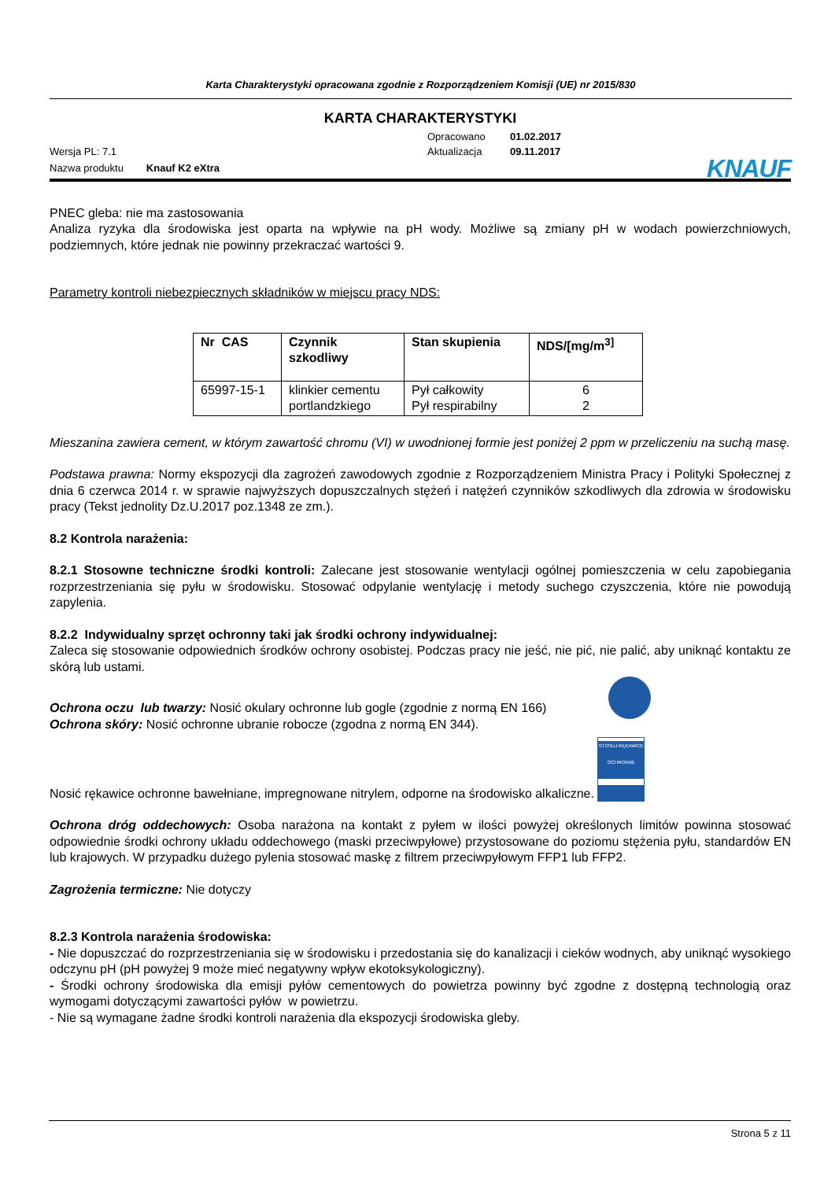Karta Charakterystyki opracowana zgodnie z Rozporządzeniem Komisji (UE) nr 2015/830
KARTA CHARAKTERYSTYKI
Wersja PL: 7.1
Opracowano
Aktualizacja
01.02.2017
09.11.2017
Nazwa produktu Knauf K2 eXtra
KNAUF
PNEC gleba: nie ma zastosowania
Analiza ryzyka dla środowiska jest oparta na wpływie na pH wody. Możliwe są zmiany pH w wodach powierzchniowych, podziemnych, które jednak nie powinny przekraczać wartości 9.
Parametry kontroli niebezpiecznych składników w miejscu pracy NDS:
| Nr CAS | Czynnik szkodliwy | Stan skupienia | NDS/[mg/m<sup>3]</sup> |
| --- | --- | --- | --- |
| 65997-15-1 | klinkier cementu portlandzkiego | Pył całkowity Pył respirabilny | 6 2 |
Mieszanina zawiera cement, w którym zawartość chromu (VI) w uwodnionej formie jest poniżej 2 ppm w przeliczeniu na suchą masę.
Podstawa prawna: Normy ekspozycji dla zagrożeń zawodowych zgodnie z Rozporządzeniem Ministra Pracy i Polityki Społecznej z dnia 6 czerwca 2014 r. w sprawie najwyższych dopuszczalnych stężeń i natężeń czynników szkodliwych dla zdrowia w środowisku pracy (Tekst jednolity Dz.U.2017 poz.1348 ze zm.).
8.2 Kontrola narażenia:
8.2.1 Stosowne techniczne środki kontroli: Zalecane jest stosowanie wentylacji ogólnej pomieszczenia w celu zapobiegania rozprzestrzeniania się pyłu w środowisku. Stosować odpylanie wentylację i metody suchego czyszczenia, które nie powodują zapylenia.
8.2.2 Indywidualny sprzęt ochronny taki jak środki ochrony indywidualnej:
Zaleca się stosowanie odpowiednich środków ochrony osobistej. Podczas pracy nie jeść, nie pić, nie palić, aby uniknąć kontaktu ze skórą lub ustami.
Ochrona oczu lub twarzy: Nosić okulary ochronne lub gogle (zgodnie z normą EN 166)
Ochrona skóry: Nosić ochronne ubranie robocze (zgodna z normą EN 344).
Nosić rękawice ochronne bawełniane, impregnowane nitrylem, odporne na środowisko alkaliczne. STOSUJ RĘKAWICE OCHRONNE
Ochrona dróg oddechowych: Osoba narażona na kontakt z pyłem w ilości powyżej określonych limitów powinna stosować odpowiednie środki ochrony układu oddechowego (maski przeciwpyłowe) przystosowane do poziomu stężenia pyłu, standardów EN lub krajowych. W przypadku dużego pylenia stosować maskę z filtrem przeciwpyłowym FFP1 lub FFP2.
Zagrożenia termiczne: Nie dotyczy
8.2.3 Kontrola narażenia środowiska:
- Nie dopuszczać do rozprzestrzeniania się w środowisku i przedostania się do kanalizacji i cieków wodnych, aby uniknąć wysokiego odczynu pH (pH powyżej 9 może mieć negatywny wpływ ekotoksykologiczny).
- Środki ochrony środowiska dla emisji pyłów cementowych do powietrza powinny być zgodne z dostępną technologią oraz wymogami dotyczącymi zawartości pyłów w powietrzu.
- Nie są wymagane żadne środki kontroli narażenia dla ekspozycji środowiska gleby.
Strona 5 z 11